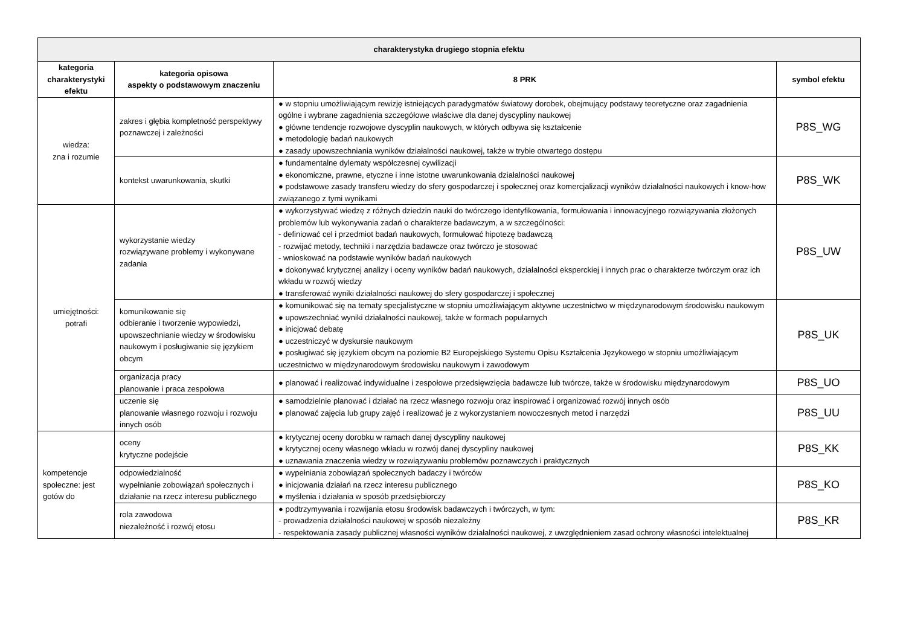| charakterystyka drugiego stopnia efektu | | | |
| --- | --- | --- | --- |
| kategoria charakterystyki efektu | kategoria opisowa aspekty o podstawowym znaczeniu | 8 PRK | symbol efektu |
| wiedza: zna i rozumie | zakres i głębia kompletność perspektywy poznawczej i zależności | ● w stopniu umożliwiającym rewizję istniejących paradygmatów światowy dorobek, obejmujący podstawy teoretyczne oraz zagadnienia ogólne i wybrane zagadnienia szczegółowe właściwe dla danej dyscypliny naukowej ● główne tendencje rozwojowe dyscyplin naukowych, w których odbywa się kształcenie ● metodologię badań naukowych ● zasady upowszechniania wyników działalności naukowej, także w trybie otwartego dostępu | P8S_WG |
| | kontekst uwarunkowania, skutki | ● fundamentalne dylematy współczesnej cywilizacji ● ekonomiczne, prawne, etyczne i inne istotne uwarunkowania działalności naukowej ● podstawowe zasady transferu wiedzy do sfery gospodarczej i społecznej oraz komercjalizacji wyników działalności naukowych i know-how związanego z tymi wynikami | P8S_WK |
| umiejętności: potrafi | wykorzystanie wiedzy rozwiązywane problemy i wykonywane zadania | ● wykorzystywać wiedzę z różnych dziedzin nauki do twórczego identyfikowania, formułowania i innowacyjnego rozwiązywania złożonych problemów lub wykonywania zadań o charakterze badawczym, a w szczególności: - definiować cel i przedmiot badań naukowych, formułować hipotezę badawczą - rozwijać metody, techniki i narzędzia badawcze oraz twórczo je stosować - wnioskować na podstawie wyników badań naukowych ● dokonywać krytycznej analizy i oceny wyników badań naukowych, działalności eksperckiej i innych prac o charakterze twórczym oraz ich wkładu w rozwój wiedzy ● transferować wyniki działalności naukowej do sfery gospodarczej i społecznej | P8S_UW |
| | komunikowanie się odbieranie i tworzenie wypowiedzi, upowszechnianie wiedzy w środowisku naukowym i posługiwanie się językiem obcym | ● komunikować się na tematy specjalistyczne w stopniu umożliwiającym aktywne uczestnictwo w międzynarodowym środowisku naukowym ● upowszechniać wyniki działalności naukowej, także w formach popularnych ● inicjować debatę ● uczestniczyć w dyskursie naukowym ● posługiwać się językiem obcym na poziomie B2 Europejskiego Systemu Opisu Kształcenia Językowego w stopniu umożliwiającym uczestnictwo w międzynarodowym środowisku naukowym i zawodowym | P8S_UK |
| | organizacja pracy planowanie i praca zespołowa | ● planować i realizować indywidualne i zespołowe przedsięwzięcia badawcze lub twórcze, także w środowisku międzynarodowym | P8S_UO |
| | uczenie się planowanie własnego rozwoju i rozwoju innych osób | ● samodzielnie planować i działać na rzecz własnego rozwoju oraz inspirować i organizować rozwój innych osób ● planować zajęcia lub grupy zajęć i realizować je z wykorzystaniem nowoczesnych metod i narzędzi | P8S_UU |
| kompetencje społeczne: jest gotów do | oceny krytyczne podejście | ● krytycznej oceny dorobku w ramach danej dyscypliny naukowej ● krytycznej oceny własnego wkładu w rozwój danej dyscypliny naukowej ● uznawania znaczenia wiedzy w rozwiązywaniu problemów poznawczych i praktycznych | P8S_KK |
| | odpowiedzialność wypełnianie zobowiązań społecznych i działanie na rzecz interesu publicznego | ● wypełniania zobowiązań społecznych badaczy i twórców ● inicjowania działań na rzecz interesu publicznego ● myślenia i działania w sposób przedsiębiorczy | P8S_KO |
| | rola zawodowa niezależność i rozwój etosu | ● podtrzymywania i rozwijania etosu środowisk badawczych i twórczych, w tym: - prowadzenia działalności naukowej w sposób niezależny - respektowania zasady publicznej własności wyników działalności naukowej, z uwzględnieniem zasad ochrony własności intelektualnej | P8S_KR |